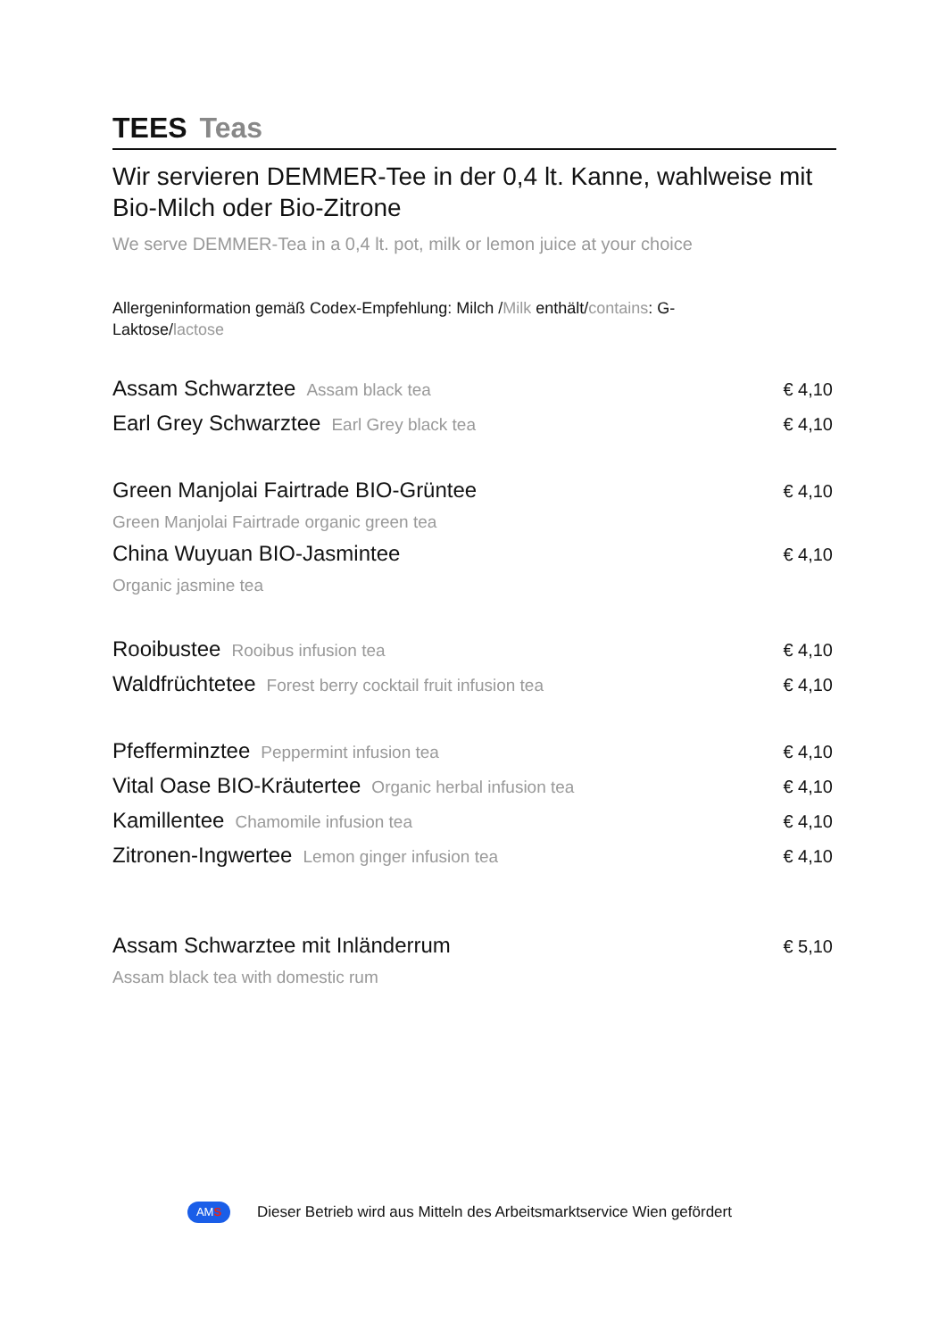TEES Teas
Wir servieren DEMMER-Tee in der 0,4 lt. Kanne, wahlweise mit Bio-Milch oder Bio-Zitrone
We serve DEMMER-Tea in a 0,4 lt. pot, milk or lemon juice at your choice
Allergeninformation gemäß Codex-Empfehlung: Milch /Milk enthält/contains: G-Laktose/lactose
Assam Schwarztee Assam black tea
€ 4,10
Earl Grey Schwarztee Earl Grey black tea
€ 4,10
Green Manjolai Fairtrade BIO-Grüntee
€ 4,10
Green Manjolai Fairtrade organic green tea
China Wuyuan BIO-Jasmintee
€ 4,10
Organic jasmine tea
Rooibustee Rooibus infusion tea
€ 4,10
Waldfrüchtetee Forest berry cocktail fruit infusion tea
€ 4,10
Pfefferminztee Peppermint infusion tea
€ 4,10
Vital Oase BIO-Kräutertee Organic herbal infusion tea
€ 4,10
Kamillentee Chamomile infusion tea
€ 4,10
Zitronen-Ingwertee Lemon ginger infusion tea
€ 4,10
Assam Schwarztee mit Inländerrum
€ 5,10
Assam black tea with domestic rum
AMS
Dieser Betrieb wird aus Mitteln des Arbeitsmarktservice Wien gefördert